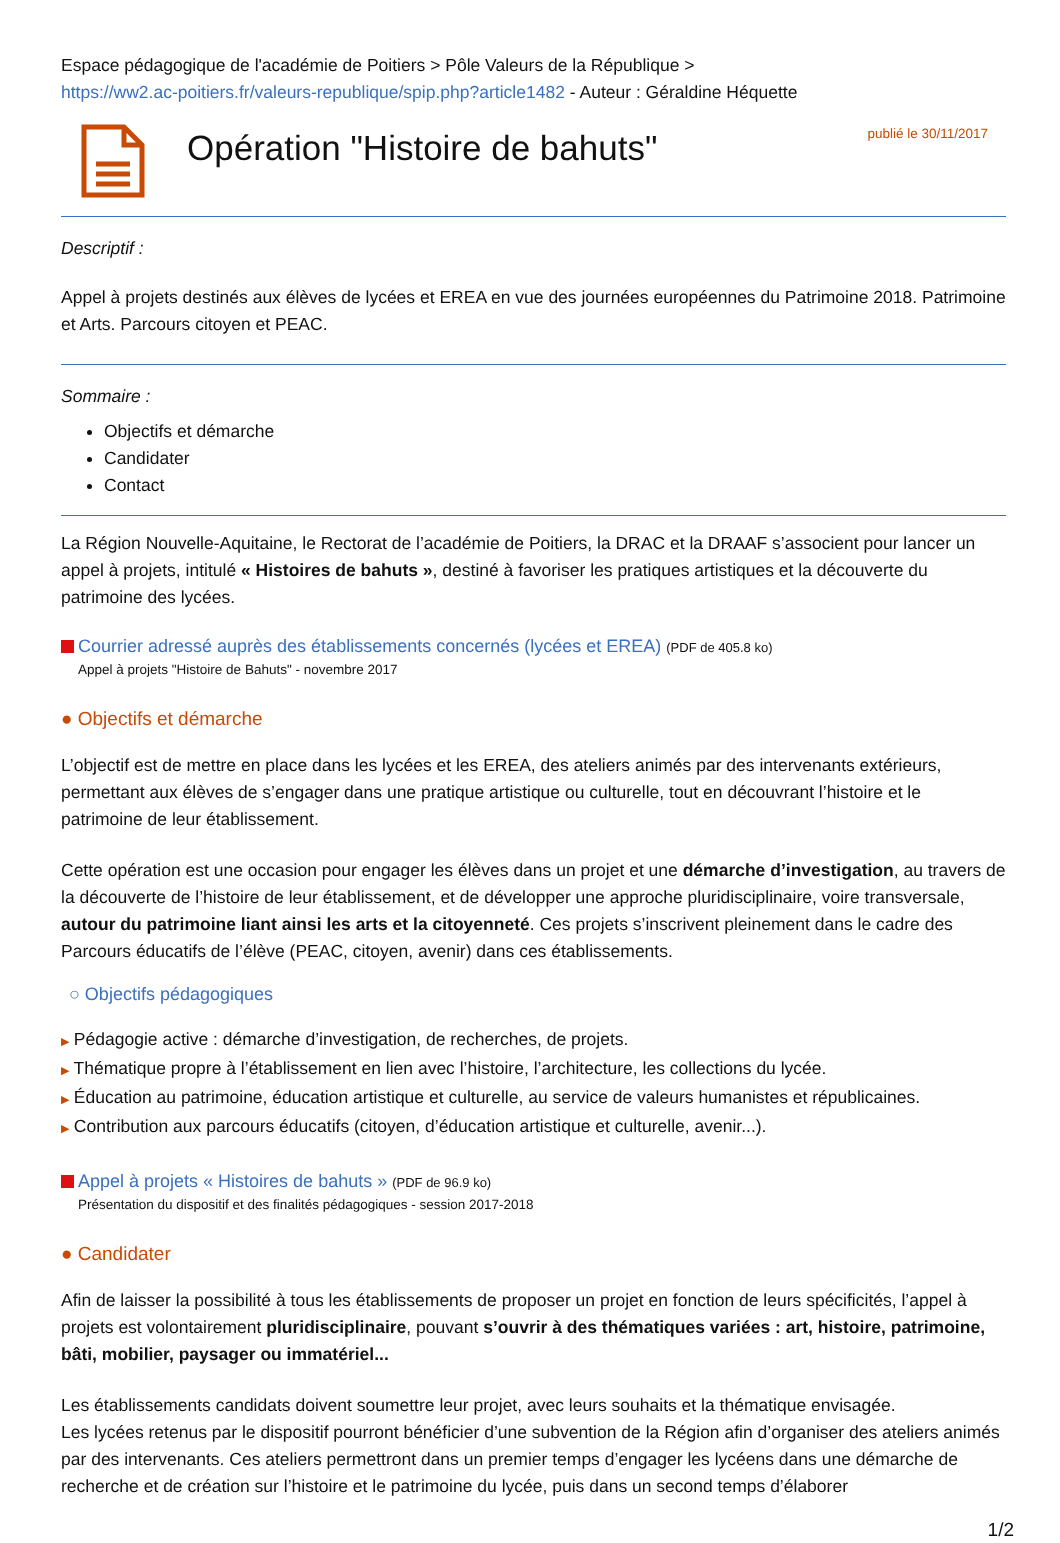Espace pédagogique de l'académie de Poitiers > Pôle Valeurs de la République >
https://ww2.ac-poitiers.fr/valeurs-republique/spip.php?article1482 - Auteur : Géraldine Héquette
Opération "Histoire de bahuts"
publié le 30/11/2017
Descriptif :
Appel à projets destinés aux élèves de lycées et EREA en vue des journées européennes du Patrimoine 2018. Patrimoine et Arts. Parcours citoyen et PEAC.
Sommaire :
Objectifs et démarche
Candidater
Contact
La Région Nouvelle-Aquitaine, le Rectorat de l’académie de Poitiers, la DRAC et la DRAAF s’associent pour lancer un appel à projets, intitulé « Histoires de bahuts », destiné à favoriser les pratiques artistiques et la découverte du patrimoine des lycées.
Courrier adressé auprès des établissements concernés (lycées et EREA) (PDF de 405.8 ko)
Appel à projets "Histoire de Bahuts" - novembre 2017
● Objectifs et démarche
L’objectif est de mettre en place dans les lycées et les EREA, des ateliers animés par des intervenants extérieurs, permettant aux élèves de s’engager dans une pratique artistique ou culturelle, tout en découvrant l’histoire et le patrimoine de leur établissement.
Cette opération est une occasion pour engager les élèves dans un projet et une démarche d’investigation, au travers de la découverte de l’histoire de leur établissement, et de développer une approche pluridisciplinaire, voire transversale, autour du patrimoine liant ainsi les arts et la citoyenneté. Ces projets s’inscrivent pleinement dans le cadre des Parcours éducatifs de l’élève (PEAC, citoyen, avenir) dans ces établissements.
○ Objectifs pédagogiques
▶ Pédagogie active : démarche d’investigation, de recherches, de projets.
▶ Thématique propre à l’établissement en lien avec l’histoire, l’architecture, les collections du lycée.
▶ Éducation au patrimoine, éducation artistique et culturelle, au service de valeurs humanistes et républicaines.
▶ Contribution aux parcours éducatifs (citoyen, d’éducation artistique et culturelle, avenir...).
Appel à projets « Histoires de bahuts » (PDF de 96.9 ko)
Présentation du dispositif et des finalités pédagogiques - session 2017-2018
● Candidater
Afin de laisser la possibilité à tous les établissements de proposer un projet en fonction de leurs spécificités, l’appel à projets est volontairement pluridisciplinaire, pouvant s’ouvrir à des thématiques variées : art, histoire, patrimoine, bâti, mobilier, paysager ou immatériel...
Les établissements candidats doivent soumettre leur projet, avec leurs souhaits et la thématique envisagée.
Les lycées retenus par le dispositif pourront bénéficier d’une subvention de la Région afin d’organiser des ateliers animés par des intervenants. Ces ateliers permettront dans un premier temps d’engager les lycéens dans une démarche de recherche et de création sur l’histoire et le patrimoine du lycée, puis dans un second temps d’élaborer
1/2